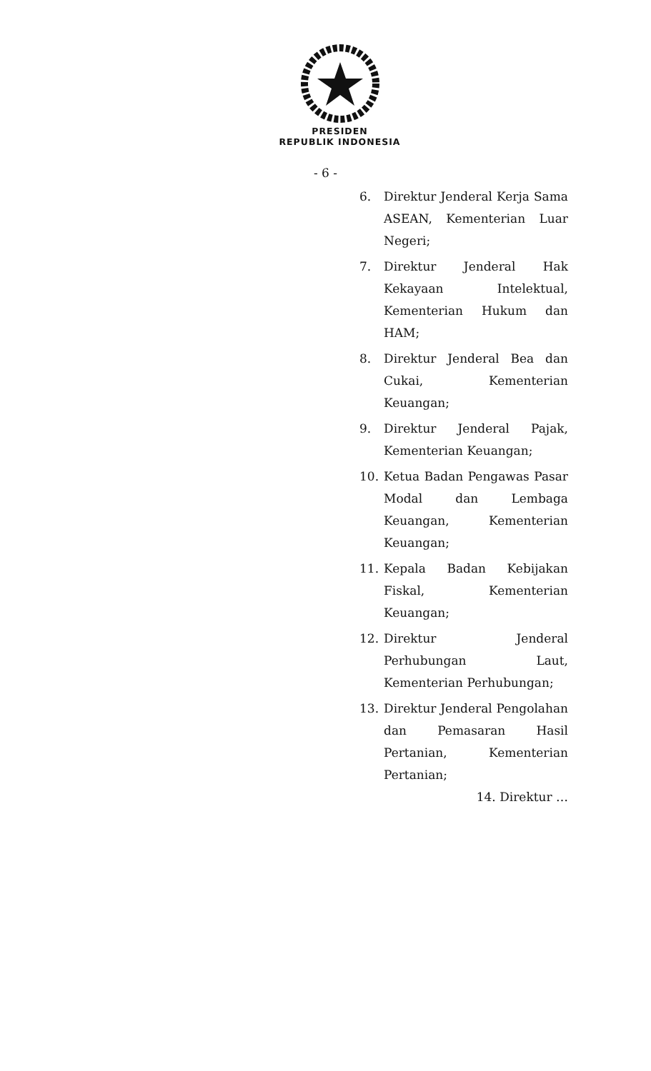PRESIDEN
REPUBLIK INDONESIA
- 6 -
6. Direktur Jenderal Kerja Sama ASEAN, Kementerian Luar Negeri;
7. Direktur Jenderal Hak Kekayaan Intelektual, Kementerian Hukum dan HAM;
8. Direktur Jenderal Bea dan Cukai, Kementerian Keuangan;
9. Direktur Jenderal Pajak, Kementerian Keuangan;
10. Ketua Badan Pengawas Pasar Modal dan Lembaga Keuangan, Kementerian Keuangan;
11. Kepala Badan Kebijakan Fiskal, Kementerian Keuangan;
12. Direktur Jenderal Perhubungan Laut, Kementerian Perhubungan;
13. Direktur Jenderal Pengolahan dan Pemasaran Hasil Pertanian, Kementerian Pertanian;
14. Direktur …